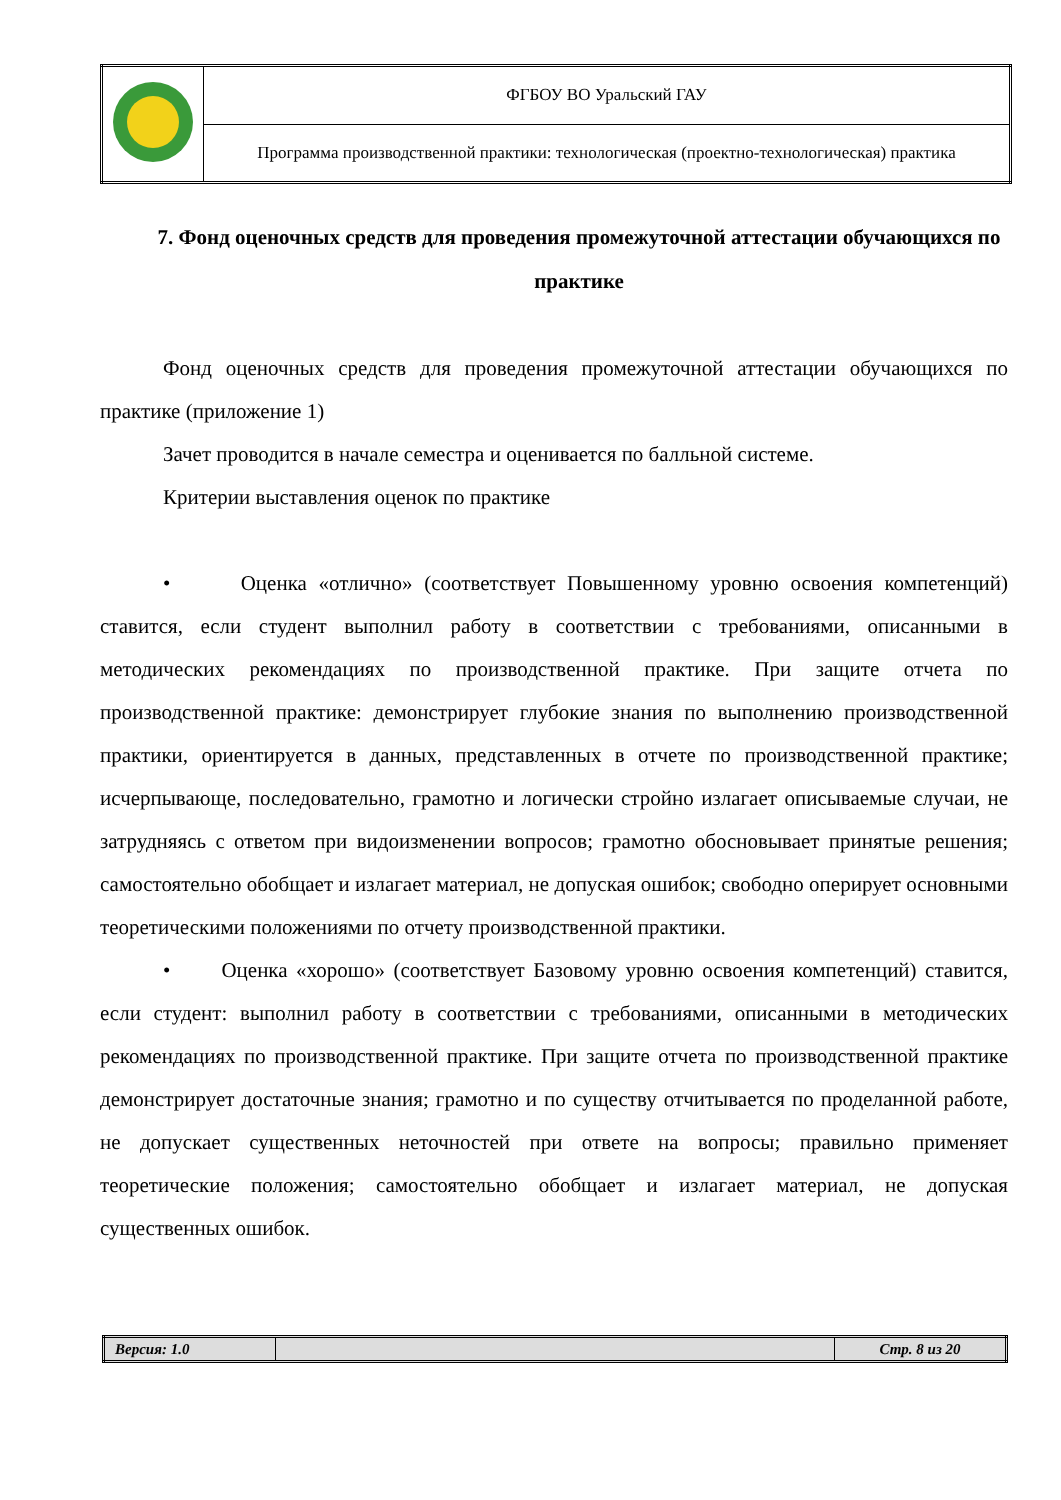| | ФГБОУ ВО Уральский ГАУ |
| | Программа производственной практики: технологическая (проектно-технологическая) практика |
7. Фонд оценочных средств для проведения промежуточной аттестации обучающихся по практике
Фонд оценочных средств для проведения промежуточной аттестации обучающихся по практике (приложение 1)
Зачет проводится в начале семестра и оценивается по балльной системе.
Критерии выставления оценок по практике
• Оценка «отлично» (соответствует Повышенному уровню освоения компетенций) ставится, если студент выполнил работу в соответствии с требованиями, описанными в методических рекомендациях по производственной практике. При защите отчета по производственной практике: демонстрирует глубокие знания по выполнению производственной практики, ориентируется в данных, представленных в отчете по производственной практике; исчерпывающе, последовательно, грамотно и логически стройно излагает описываемые случаи, не затрудняясь с ответом при видоизменении вопросов; грамотно обосновывает принятые решения; самостоятельно обобщает и излагает материал, не допуская ошибок; свободно оперирует основными теоретическими положениями по отчету производственной практики.
• Оценка «хорошо» (соответствует Базовому уровню освоения компетенций) ставится, если студент: выполнил работу в соответствии с требованиями, описанными в методических рекомендациях по производственной практике. При защите отчета по производственной практике демонстрирует достаточные знания; грамотно и по существу отчитывается по проделанной работе, не допускает существенных неточностей при ответе на вопросы; правильно применяет теоретические положения; самостоятельно обобщает и излагает материал, не допуская существенных ошибок.
| Версия: 1.0 | | Стр. 8 из 20 |